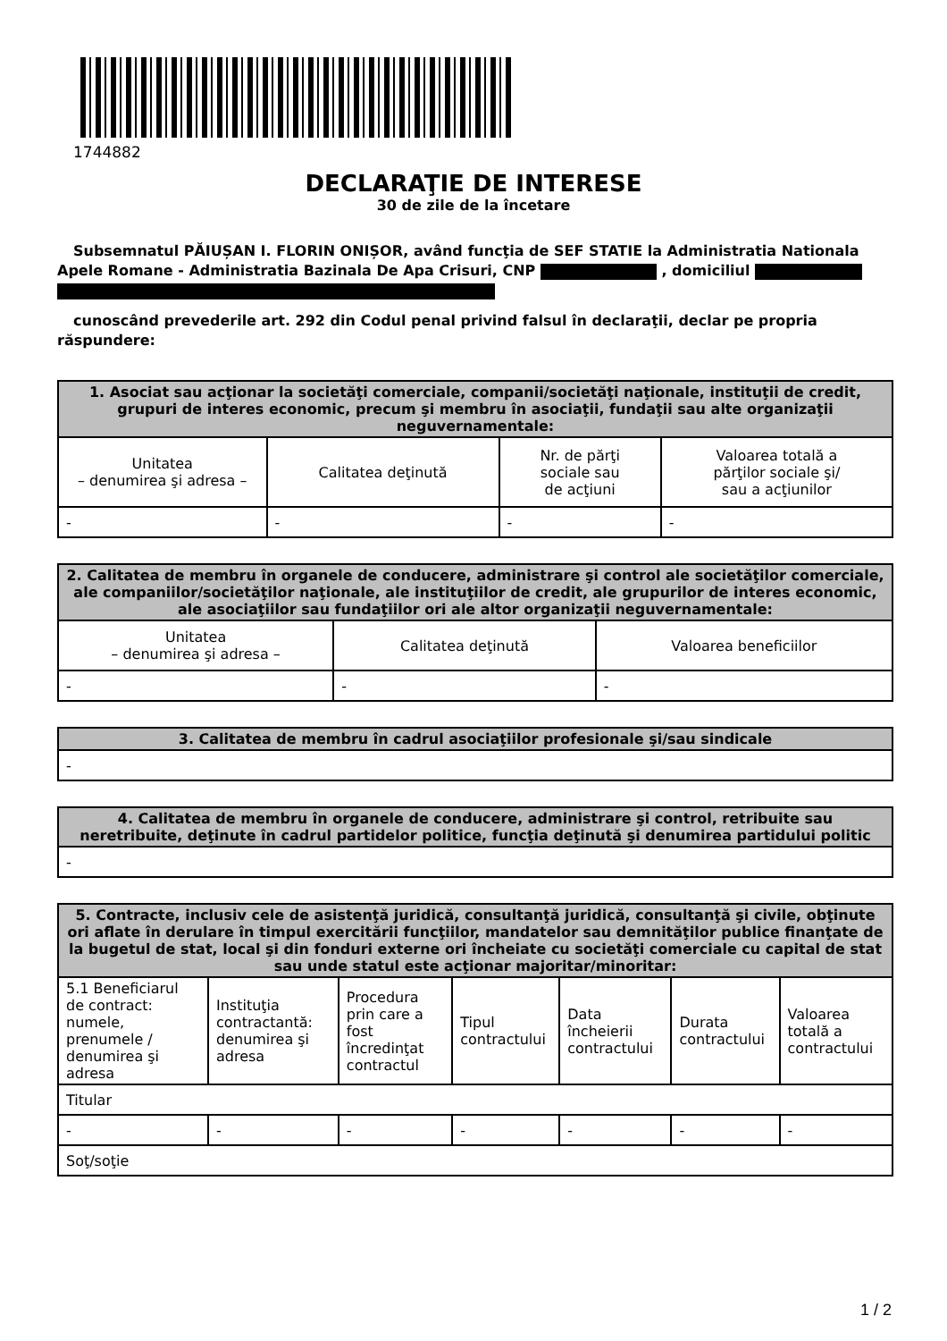1744882
DECLARAŢIE DE INTERESE
30 de zile de la încetare
Subsemnatul PĂIUȘAN I. FLORIN ONIȘOR, având funcţia de SEF STATIE la Administratia Nationala Apele Romane - Administratia Bazinala De Apa Crisuri, CNP , domiciliul
cunoscând prevederile art. 292 din Codul penal privind falsul în declaraţii, declar pe propria răspundere:
| 1. Asociat sau acţionar la societăţi comerciale, companii/societăţi naţionale, instituţii de credit, grupuri de interes economic, precum şi membru în asociaţii, fundaţii sau alte organizaţii neguvernamentale: | | | |
| --- | --- | --- | --- |
| Unitatea – denumirea şi adresa – | Calitatea deţinută | Nr. de părţi sociale sau de acţiuni | Valoarea totală a părţilor sociale şi/ sau a acţiunilor |
| - | - | - | - |
| 2. Calitatea de membru în organele de conducere, administrare şi control ale societăţilor comerciale, ale companiilor/societăţilor naţionale, ale instituţiilor de credit, ale grupurilor de interes economic, ale asociaţiilor sau fundaţiilor ori ale altor organizaţii neguvernamentale: | | |
| --- | --- | --- |
| Unitatea – denumirea şi adresa – | Calitatea deţinută | Valoarea beneficiilor |
| - | - | - |
| 3. Calitatea de membru în cadrul asociaţiilor profesionale şi/sau sindicale |
| --- |
| - |
| 4. Calitatea de membru în organele de conducere, administrare şi control, retribuite sau neretribuite, deţinute în cadrul partidelor politice, funcţia deţinută şi denumirea partidului politic |
| --- |
| - |
| 5. Contracte, inclusiv cele de asistenţă juridică, consultanţă juridică, consultanţă şi civile, obţinute ori aflate în derulare în timpul exercitării funcţiilor, mandatelor sau demnităţilor publice finanţate de la bugetul de stat, local şi din fonduri externe ori încheiate cu societăţi comerciale cu capital de stat sau unde statul este acţionar majoritar/minoritar: | | | | | | |
| --- | --- | --- | --- | --- | --- | --- |
| 5.1 Beneficiarul de contract: numele, prenumele / denumirea şi adresa | Instituţia contractantă: denumirea şi adresa | Procedura prin care a fost încredinţat contractul | Tipul contractului | Data încheierii contractului | Durata contractului | Valoarea totală a contractului |
| Titular | | | | | | |
| - | - | - | - | - | - | - |
| Soţ/soţie | | | | | | |
1 / 2